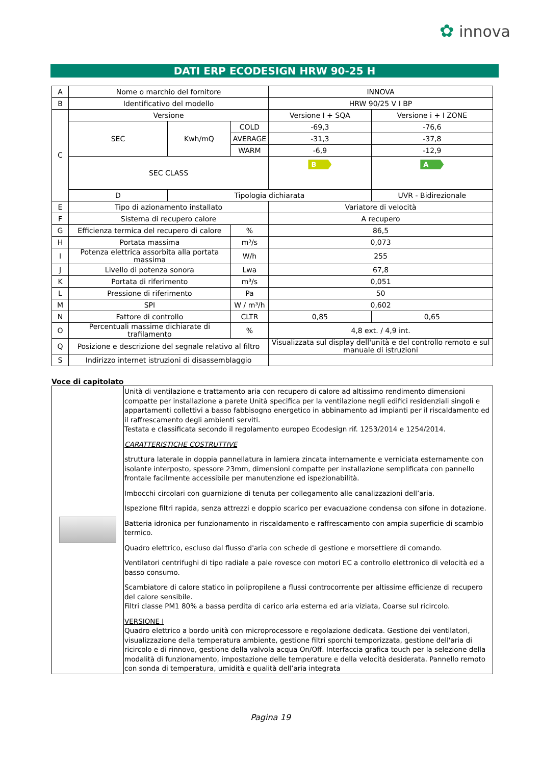✿ innova
DATI ERP ECODESIGN HRW 90-25 H
| A | Nome o marchio del fornitore | | | INNOVA | |
| B | Identificativo del modello | | | HRW 90/25 V I BP | |
| C | Versione | | | Versione I + SQA | Versione i + I ZONE |
| | SEC | Kwh/mQ | COLD | -69,3 | -76,6 |
| | | | AVERAGE | -31,3 | -37,8 |
| | | | WARM | -6,9 | -12,9 |
| | SEC CLASS | | | B | A |
| | D | Tipologia dichiarata | | | UVR - Bidirezionale |
| E | Tipo di azionamento installato | | | Variatore di velocità | |
| F | Sistema di recupero calore | | | A recupero | |
| G | Efficienza termica del recupero di calore | | % | 86,5 | |
| H | Portata massima | | m³/s | 0,073 | |
| I | Potenza elettrica assorbita alla portata massima | | W/h | 255 | |
| J | Livello di potenza sonora | | Lwa | 67,8 | |
| K | Portata di riferimento | | m³/s | 0,051 | |
| L | Pressione di riferimento | | Pa | 50 | |
| M | SPI | | W / m³/h | 0,602 | |
| N | Fattore di controllo | | CLTR | 0,85 | 0,65 |
| O | Percentuali massime dichiarate di trafilamento | | % | 4,8 ext. / 4,9 int. | |
| Q | Posizione e descrizione del segnale relativo al filtro | | | Visualizzata sul display dell'unità e del controllo remoto e sul manuale di istruzioni | |
| S | Indirizzo internet istruzioni di disassemblaggio | | | | |
Voce di capitolato
| | Unità di ventilazione e trattamento aria con recupero di calore ad altissimo rendimento dimensioni compatte per installazione a parete Unità specifica per la ventilazione negli edifici residenziali singoli e appartamenti collettivi a basso fabbisogno energetico in abbinamento ad impianti per il riscaldamento ed il raffrescamento degli ambienti serviti. Testata e classificata secondo il regolamento europeo Ecodesign rif. 1253/2014 e 1254/2014. CARATTERISTICHE COSTRUTTIVE struttura laterale in doppia pannellatura in lamiera zincata internamente e verniciata esternamente con isolante interposto, spessore 23mm, dimensioni compatte per installazione semplificata con pannello frontale facilmente accessibile per manutenzione ed ispezionabilità. Imbocchi circolari con guarnizione di tenuta per collegamento alle canalizzazioni dell’aria. Ispezione filtri rapida, senza attrezzi e doppio scarico per evacuazione condensa con sifone in dotazione. Batteria idronica per funzionamento in riscaldamento e raffrescamento con ampia superficie di scambio termico. Quadro elettrico, escluso dal flusso d'aria con schede di gestione e morsettiere di comando. Ventilatori centrifughi di tipo radiale a pale rovesce con motori EC a controllo elettronico di velocità ed a basso consumo. Scambiatore di calore statico in polipropilene a flussi controcorrente per altissime efficienze di recupero del calore sensibile. Filtri classe PM1 80% a bassa perdita di carico aria esterna ed aria viziata, Coarse sul ricircolo. VERSIONE I Quadro elettrico a bordo unità con microprocessore e regolazione dedicata. Gestione dei ventilatori, visualizzazione della temperatura ambiente, gestione filtri sporchi temporizzata, gestione dell'aria di ricircolo e di rinnovo, gestione della valvola acqua On/Off. Interfaccia grafica touch per la selezione della modalità di funzionamento, impostazione delle temperature e della velocità desiderata. Pannello remoto con sonda di temperatura, umidità e qualità dell’aria integrata |
Pagina 19